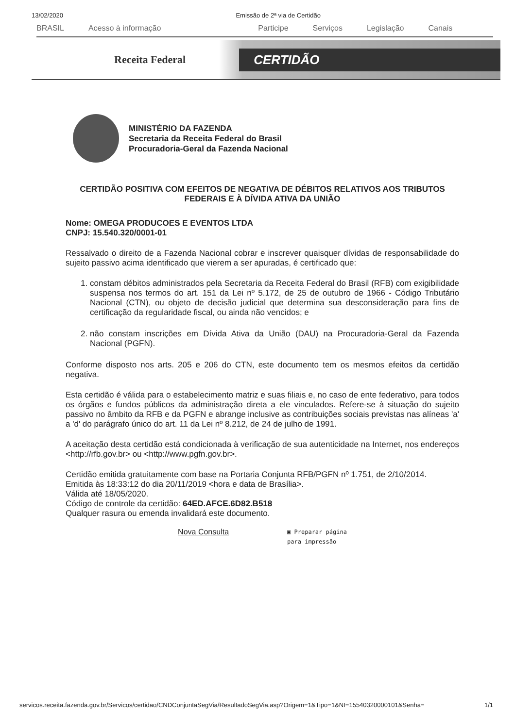13/02/2020 Emissão de 2ª via de Certidão
BRASIL Acesso à informação Participe Serviços Legislação Canais
Receita Federal CERTIDÃO
MINISTÉRIO DA FAZENDA
Secretaria da Receita Federal do Brasil
Procuradoria-Geral da Fazenda Nacional
CERTIDÃO POSITIVA COM EFEITOS DE NEGATIVA DE DÉBITOS RELATIVOS AOS TRIBUTOS FEDERAIS E À DÍVIDA ATIVA DA UNIÃO
Nome: OMEGA PRODUCOES E EVENTOS LTDA
CNPJ: 15.540.320/0001-01
Ressalvado o direito de a Fazenda Nacional cobrar e inscrever quaisquer dívidas de responsabilidade do sujeito passivo acima identificado que vierem a ser apuradas, é certificado que:
1. constam débitos administrados pela Secretaria da Receita Federal do Brasil (RFB) com exigibilidade suspensa nos termos do art. 151 da Lei nº 5.172, de 25 de outubro de 1966 - Código Tributário Nacional (CTN), ou objeto de decisão judicial que determina sua desconsideração para fins de certificação da regularidade fiscal, ou ainda não vencidos; e
2. não constam inscrições em Dívida Ativa da União (DAU) na Procuradoria-Geral da Fazenda Nacional (PGFN).
Conforme disposto nos arts. 205 e 206 do CTN, este documento tem os mesmos efeitos da certidão negativa.
Esta certidão é válida para o estabelecimento matriz e suas filiais e, no caso de ente federativo, para todos os órgãos e fundos públicos da administração direta a ele vinculados. Refere-se à situação do sujeito passivo no âmbito da RFB e da PGFN e abrange inclusive as contribuições sociais previstas nas alíneas 'a' a 'd' do parágrafo único do art. 11 da Lei nº 8.212, de 24 de julho de 1991.
A aceitação desta certidão está condicionada à verificação de sua autenticidade na Internet, nos endereços <http://rfb.gov.br> ou <http://www.pgfn.gov.br>.
Certidão emitida gratuitamente com base na Portaria Conjunta RFB/PGFN nº 1.751, de 2/10/2014.
Emitida às 18:33:12 do dia 20/11/2019 <hora e data de Brasília>.
Válida até 18/05/2020.
Código de controle da certidão: 64ED.AFCE.6D82.B518
Qualquer rasura ou emenda invalidará este documento.
Nova Consulta ▣ Preparar página
para impressão
servicos.receita.fazenda.gov.br/Servicos/certidao/CNDConjuntaSegVia/ResultadoSegVia.asp?Origem=1&Tipo=1&NI=15540320000101&Senha= 1/1